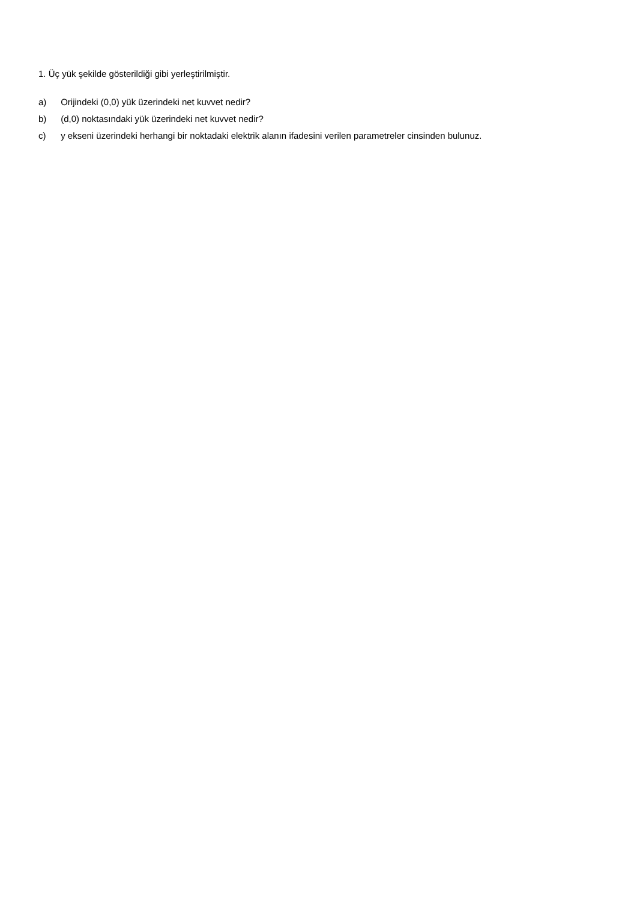1. Üç yük şekilde gösterildiği gibi yerleştirilmiştir.
a) Orijindeki (0,0) yük üzerindeki net kuvvet nedir?
b) (d,0) noktasındaki yük üzerindeki net kuvvet nedir?
c) y ekseni üzerindeki herhangi bir noktadaki elektrik alanın ifadesini verilen parametreler cinsinden bulunuz.